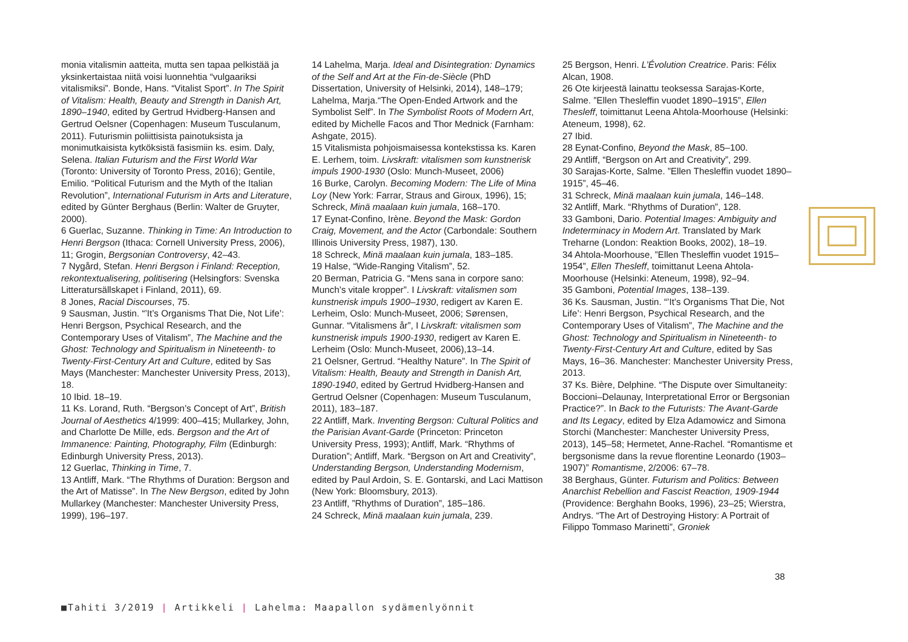monia vitalismin aatteita, mutta sen tapaa pelkistää ja yksinkertaistaa niitä voisi luonnehtia “vulgaariksi vitalismiksi”. Bonde, Hans. “Vitalist Sport”. In The Spirit of Vitalism: Health, Beauty and Strength in Danish Art, 1890–1940, edited by Gertrud Hvidberg-Hansen and Gertrud Oelsner (Copenhagen: Museum Tusculanum, 2011). Futurismin poliittisista painotuksista ja monimutkaisista kytköksistä fasismiin ks. esim. Daly, Selena. Italian Futurism and the First World War (Toronto: University of Toronto Press, 2016); Gentile, Emilio. “Political Futurism and the Myth of the Italian Revolution”, International Futurism in Arts and Literature, edited by Günter Berghaus (Berlin: Walter de Gruyter, 2000).
6 Guerlac, Suzanne. Thinking in Time: An Introduction to Henri Bergson (Ithaca: Cornell University Press, 2006), 11; Grogin, Bergsonian Controversy, 42–43.
7 Nygård, Stefan. Henri Bergson i Finland: Reception, rekontextualisering, politisering (Helsingfors: Svenska Litteratursällskapet i Finland, 2011), 69.
8 Jones, Racial Discourses, 75.
9 Sausman, Justin. “’It’s Organisms That Die, Not Life’: Henri Bergson, Psychical Research, and the Contemporary Uses of Vitalism”, The Machine and the Ghost: Technology and Spiritualism in Nineteenth- to Twenty-First-Century Art and Culture, edited by Sas Mays (Manchester: Manchester University Press, 2013), 18.
10 Ibid. 18–19.
11 Ks. Lorand, Ruth. “Bergson’s Concept of Art”, British Journal of Aesthetics 4/1999: 400–415; Mullarkey, John, and Charlotte De Mille, eds. Bergson and the Art of Immanence: Painting, Photography, Film (Edinburgh: Edinburgh University Press, 2013).
12 Guerlac, Thinking in Time, 7.
13 Antliff, Mark. “The Rhythms of Duration: Bergson and the Art of Matisse”. In The New Bergson, edited by John Mullarkey (Manchester: Manchester University Press, 1999), 196–197.
14 Lahelma, Marja. Ideal and Disintegration: Dynamics of the Self and Art at the Fin-de-Siècle (PhD Dissertation, University of Helsinki, 2014), 148–179; Lahelma, Marja.“The Open-Ended Artwork and the Symbolist Self”. In The Symbolist Roots of Modern Art, edited by Michelle Facos and Thor Mednick (Farnham: Ashgate, 2015).
15 Vitalismista pohjoismaisessa kontekstissa ks. Karen E. Lerhem, toim. Livskraft: vitalismen som kunstnerisk impuls 1900-1930 (Oslo: Munch-Museet, 2006)
16 Burke, Carolyn. Becoming Modern: The Life of Mina Loy (New York: Farrar, Straus and Giroux, 1996), 15; Schreck, Minä maalaan kuin jumala, 168–170.
17 Eynat-Confino, Irène. Beyond the Mask: Gordon Craig, Movement, and the Actor (Carbondale: Southern Illinois University Press, 1987), 130.
18 Schreck, Minä maalaan kuin jumala, 183–185.
19 Halse, “Wide-Ranging Vitalism”, 52.
20 Berman, Patricia G. “Mens sana in corpore sano: Munch’s vitale kropper”. I Livskraft: vitalismen som kunstnerisk impuls 1900–1930, redigert av Karen E. Lerheim, Oslo: Munch-Museet, 2006; Sørensen, Gunnar. “Vitalismens år”, I Livskraft: vitalismen som kunstnerisk impuls 1900-1930, redigert av Karen E. Lerheim (Oslo: Munch-Museet, 2006),13–14.
21 Oelsner, Gertrud. “Healthy Nature”. In The Spirit of Vitalism: Health, Beauty and Strength in Danish Art, 1890-1940, edited by Gertrud Hvidberg-Hansen and Gertrud Oelsner (Copenhagen: Museum Tusculanum, 2011), 183–187.
22 Antliff, Mark. Inventing Bergson: Cultural Politics and the Parisian Avant-Garde (Princeton: Princeton University Press, 1993); Antliff, Mark. “Rhythms of Duration”; Antliff, Mark. “Bergson on Art and Creativity”, Understanding Bergson, Understanding Modernism, edited by Paul Ardoin, S. E. Gontarski, and Laci Mattison (New York: Bloomsbury, 2013).
23 Antliff, ”Rhythms of Duration”, 185–186.
24 Schreck, Minä maalaan kuin jumala, 239.
25 Bergson, Henri. L’Évolution Creatrice. Paris: Félix Alcan, 1908.
26 Ote kirjeestä lainattu teoksessa Sarajas-Korte, Salme. ”Ellen Thesleffin vuodet 1890–1915”, Ellen Thesleff, toimittanut Leena Ahtola-Moorhouse (Helsinki: Ateneum, 1998), 62.
27 Ibid.
28 Eynat-Confino, Beyond the Mask, 85–100.
29 Antliff, “Bergson on Art and Creativity”, 299.
30 Sarajas-Korte, Salme. ”Ellen Thesleffin vuodet 1890–1915”, 45–46.
31 Schreck, Minä maalaan kuin jumala, 146–148.
32 Antliff, Mark. “Rhythms of Duration”, 128.
33 Gamboni, Dario. Potential Images: Ambiguity and Indeterminacy in Modern Art. Translated by Mark Treharne (London: Reaktion Books, 2002), 18–19.
34 Ahtola-Moorhouse, ”Ellen Thesleffin vuodet 1915–1954”, Ellen Thesleff, toimittanut Leena Ahtola-Moorhouse (Helsinki: Ateneum, 1998), 92–94.
35 Gamboni, Potential Images, 138–139.
36 Ks. Sausman, Justin. “’It’s Organisms That Die, Not Life’: Henri Bergson, Psychical Research, and the Contemporary Uses of Vitalism”, The Machine and the Ghost: Technology and Spiritualism in Nineteenth- to Twenty-First-Century Art and Culture, edited by Sas Mays, 16–36. Manchester: Manchester University Press, 2013.
37 Ks. Bière, Delphine. “The Dispute over Simultaneity: Boccioni–Delaunay, Interpretational Error or Bergsonian Practice?”. In Back to the Futurists: The Avant-Garde and Its Legacy, edited by Elza Adamowicz and Simona Storchi (Manchester: Manchester University Press, 2013), 145–58; Hermetet, Anne-Rachel. “Romantisme et bergsonisme dans la revue florentine Leonardo (1903–1907)” Romantisme, 2/2006: 67–78.
38 Berghaus, Günter. Futurism and Politics: Between Anarchist Rebellion and Fascist Reaction, 1909-1944 (Providence: Berghahn Books, 1996), 23–25; Wierstra, Andrys. “The Art of Destroying History: A Portrait of Filippo Tommaso Marinetti”, Groniek
38
■Tahiti 3/2019 | Artikkeli | Lahelma: Maapallon sydämenlyönnit